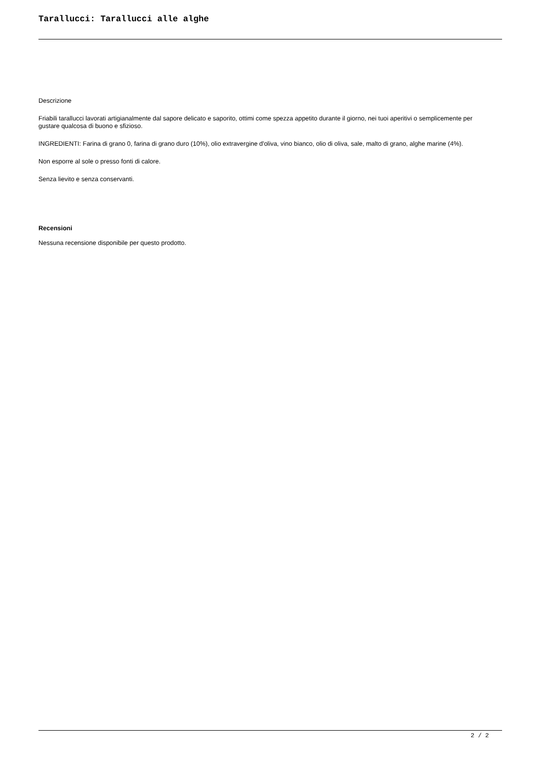Tarallucci: Tarallucci alle alghe
Descrizione
Friabili tarallucci lavorati artigianalmente dal sapore delicato e saporito, ottimi come spezza appetito durante il giorno, nei tuoi aperitivi o semplicemente per gustare qualcosa di buono e sfizioso.
INGREDIENTI: Farina di grano 0, farina di grano duro (10%), olio extravergine d'oliva, vino bianco, olio di oliva, sale, malto di grano, alghe marine (4%).
Non esporre al sole o presso fonti di calore.
Senza lievito e senza conservanti.
Recensioni
Nessuna recensione disponibile per questo prodotto.
2 / 2